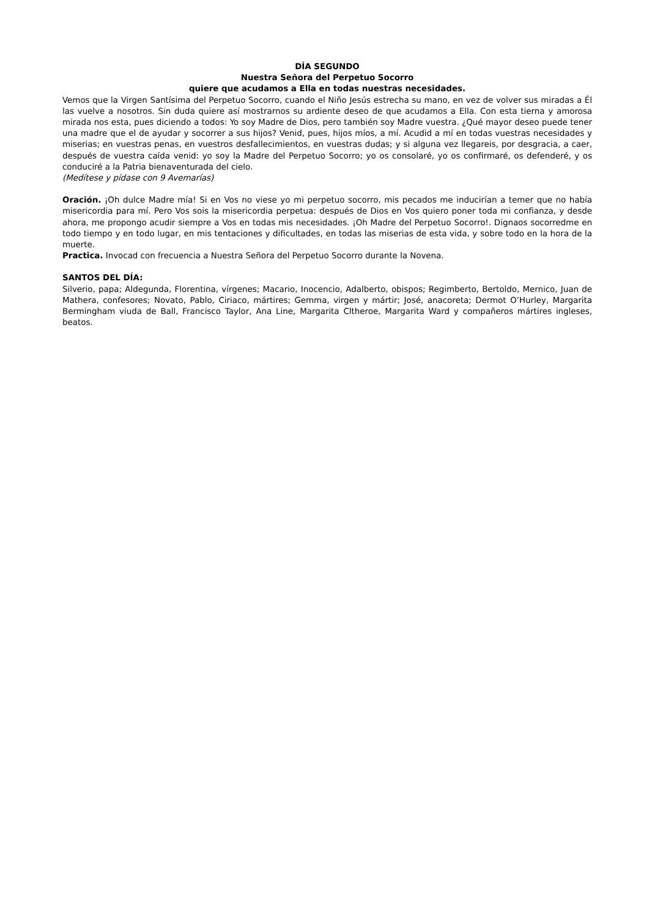DÍA SEGUNDO
Nuestra Señora del Perpetuo Socorro
quiere que acudamos a Ella en todas nuestras necesidades.
Vemos que la Virgen Santísima del Perpetuo Socorro, cuando el Niño Jesús estrecha su mano, en vez de volver sus miradas a Él las vuelve a nosotros. Sin duda quiere así mostrarnos su ardiente deseo de que acudamos a Ella. Con esta tierna y amorosa mirada nos esta, pues diciendo a todos: Yo soy Madre de Dios, pero también soy Madre vuestra. ¿Qué mayor deseo puede tener una madre que el de ayudar y socorrer a sus hijos? Venid, pues, hijos míos, a mí. Acudid a mí en todas vuestras necesidades y miserias; en vuestras penas, en vuestros desfallecimientos, en vuestras dudas; y si alguna vez llegareis, por desgracia, a caer, después de vuestra caída venid: yo soy la Madre del Perpetuo Socorro; yo os consolaré, yo os confirmaré, os defenderé, y os conduciré a la Patria bienaventurada del cielo.
(Medítese y pídase con 9 Avemarías)
Oración. ¡Oh dulce Madre mía! Si en Vos no viese yo mi perpetuo socorro, mis pecados me inducirían a temer que no había misericordia para mí. Pero Vos sois la misericordia perpetua: después de Dios en Vos quiero poner toda mi confianza, y desde ahora, me propongo acudir siempre a Vos en todas mis necesidades. ¡Oh Madre del Perpetuo Socorro!. Dignaos socorredme en todo tiempo y en todo lugar, en mis tentaciones y dificultades, en todas las miserias de esta vida, y sobre todo en la hora de la muerte.
Practica. Invocad con frecuencia a Nuestra Señora del Perpetuo Socorro durante la Novena.
SANTOS DEL DÍA:
Silverio, papa; Aldegunda, Florentina, vírgenes; Macario, Inocencio, Adalberto, obispos; Regimberto, Bertoldo, Mernico, Juan de Mathera, confesores; Novato, Pablo, Ciriaco, mártires; Gemma, virgen y mártir; José, anacoreta; Dermot O’Hurley, Margarita Bermingham viuda de Ball, Francisco Taylor, Ana Line, Margarita Cltheroe, Margarita Ward y compañeros mártires ingleses, beatos.